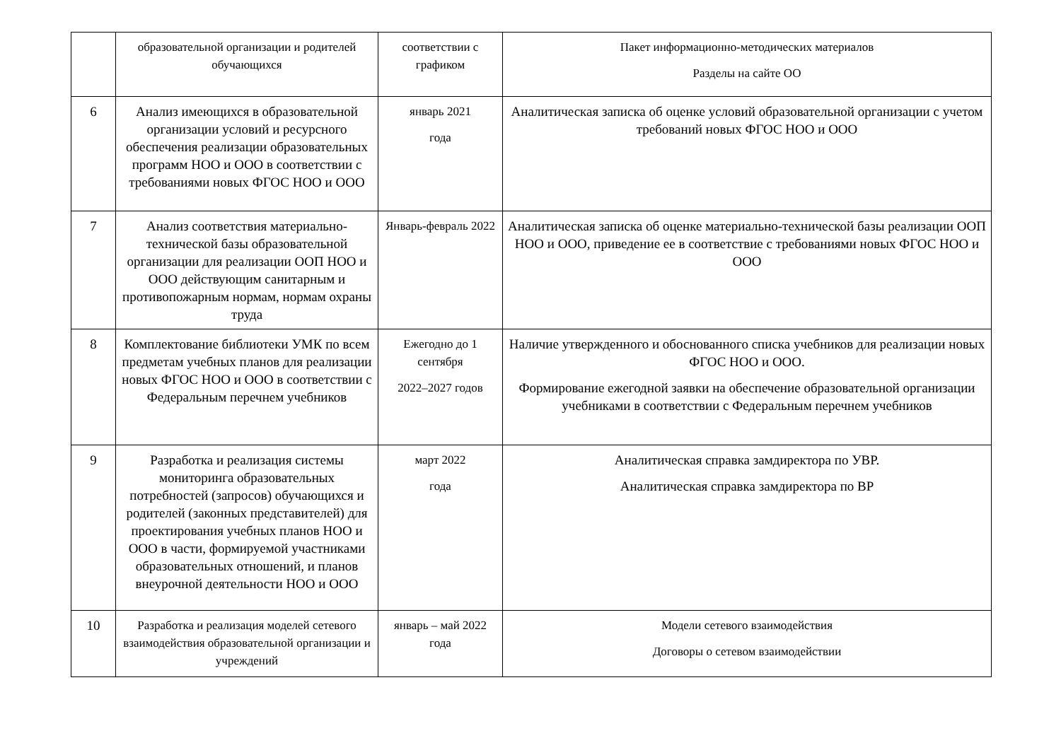| | образовательной организации и родителей обучающихся | соответствии с графиком | Пакет информационно-методических материалов Разделы на сайте ОО |
| 6 | Анализ имеющихся в образовательной организации условий и ресурсного обеспечения реализации образовательных программ НОО и ООО в соответствии с требованиями новых ФГОС НОО и ООО | январь 2021 года | Аналитическая записка об оценке условий образовательной организации с учетом требований новых ФГОС НОО и ООО |
| 7 | Анализ соответствия материально-технической базы образовательной организации для реализации ООП НОО и ООО действующим санитарным и противопожарным нормам, нормам охраны труда | Январь-февраль 2022 | Аналитическая записка об оценке материально-технической базы реализации ООП НОО и ООО, приведение ее в соответствие с требованиями новых ФГОС НОО и ООО |
| 8 | Комплектование библиотеки УМК по всем предметам учебных планов для реализации новых ФГОС НОО и ООО в соответствии с Федеральным перечнем учебников | Ежегодно до 1 сентября 2022–2027 годов | Наличие утвержденного и обоснованного списка учебников для реализации новых ФГОС НОО и ООО. Формирование ежегодной заявки на обеспечение образовательной организации учебниками в соответствии с Федеральным перечнем учебников |
| 9 | Разработка и реализация системы мониторинга образовательных потребностей (запросов) обучающихся и родителей (законных представителей) для проектирования учебных планов НОО и ООО в части, формируемой участниками образовательных отношений, и планов внеурочной деятельности НОО и ООО | март 2022 года | Аналитическая справка замдиректора по УВР. Аналитическая справка замдиректора по ВР |
| 10 | Разработка и реализация моделей сетевого взаимодействия образовательной организации и учреждений | январь – май 2022 года | Модели сетевого взаимодействия Договоры о сетевом взаимодействии |